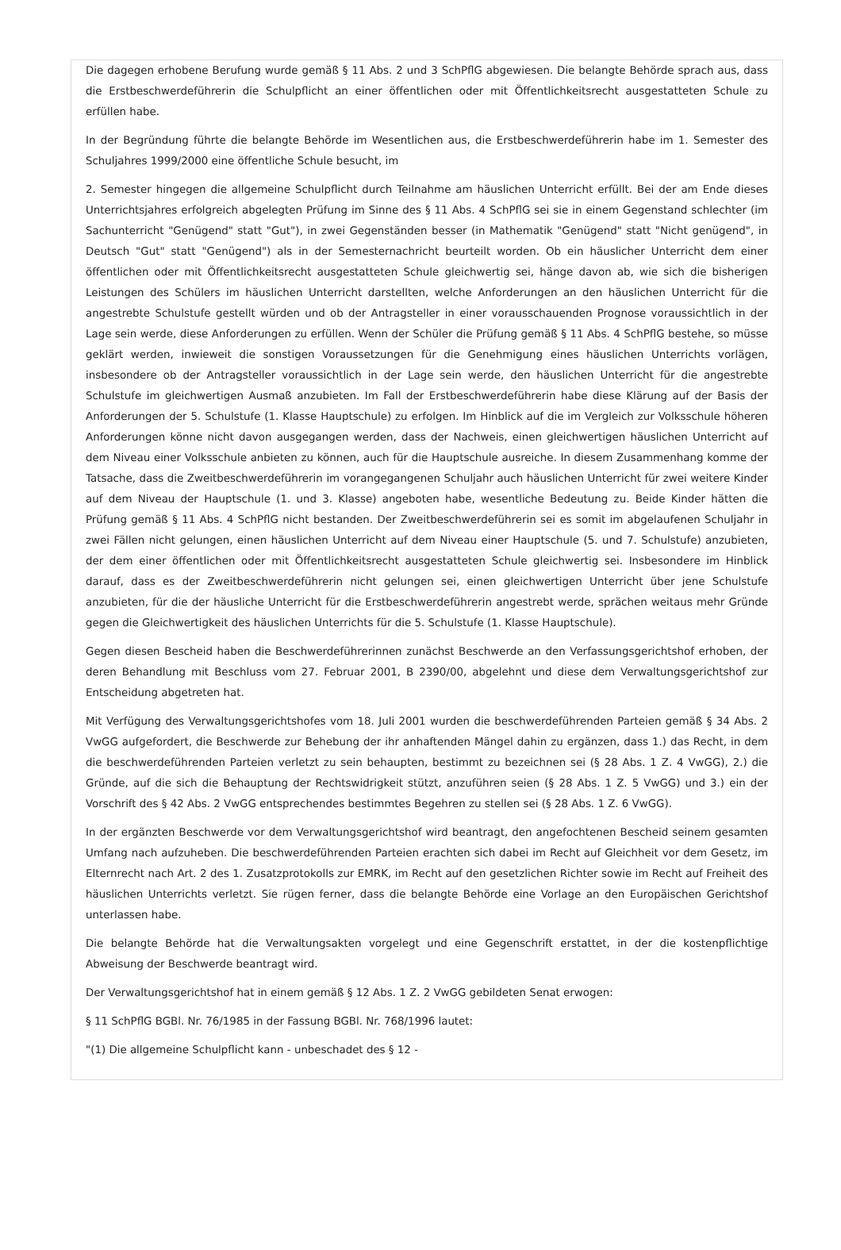Die dagegen erhobene Berufung wurde gemäß § 11 Abs. 2 und 3 SchPflG abgewiesen. Die belangte Behörde sprach aus, dass die Erstbeschwerdeführerin die Schulpflicht an einer öffentlichen oder mit Öffentlichkeitsrecht ausgestatteten Schule zu erfüllen habe.
In der Begründung führte die belangte Behörde im Wesentlichen aus, die Erstbeschwerdeführerin habe im 1. Semester des Schuljahres 1999/2000 eine öffentliche Schule besucht, im
2. Semester hingegen die allgemeine Schulpflicht durch Teilnahme am häuslichen Unterricht erfüllt. Bei der am Ende dieses Unterrichtsjahres erfolgreich abgelegten Prüfung im Sinne des § 11 Abs. 4 SchPflG sei sie in einem Gegenstand schlechter (im Sachunterricht "Genügend" statt "Gut"), in zwei Gegenständen besser (in Mathematik "Genügend" statt "Nicht genügend", in Deutsch "Gut" statt "Genügend") als in der Semesternachricht beurteilt worden. Ob ein häuslicher Unterricht dem einer öffentlichen oder mit Öffentlichkeitsrecht ausgestatteten Schule gleichwertig sei, hänge davon ab, wie sich die bisherigen Leistungen des Schülers im häuslichen Unterricht darstellten, welche Anforderungen an den häuslichen Unterricht für die angestrebte Schulstufe gestellt würden und ob der Antragsteller in einer vorausschauenden Prognose voraussichtlich in der Lage sein werde, diese Anforderungen zu erfüllen. Wenn der Schüler die Prüfung gemäß § 11 Abs. 4 SchPflG bestehe, so müsse geklärt werden, inwieweit die sonstigen Voraussetzungen für die Genehmigung eines häuslichen Unterrichts vorlägen, insbesondere ob der Antragsteller voraussichtlich in der Lage sein werde, den häuslichen Unterricht für die angestrebte Schulstufe im gleichwertigen Ausmaß anzubieten. Im Fall der Erstbeschwerdeführerin habe diese Klärung auf der Basis der Anforderungen der 5. Schulstufe (1. Klasse Hauptschule) zu erfolgen. Im Hinblick auf die im Vergleich zur Volksschule höheren Anforderungen könne nicht davon ausgegangen werden, dass der Nachweis, einen gleichwertigen häuslichen Unterricht auf dem Niveau einer Volksschule anbieten zu können, auch für die Hauptschule ausreiche. In diesem Zusammenhang komme der Tatsache, dass die Zweitbeschwerdeführerin im vorangegangenen Schuljahr auch häuslichen Unterricht für zwei weitere Kinder auf dem Niveau der Hauptschule (1. und 3. Klasse) angeboten habe, wesentliche Bedeutung zu. Beide Kinder hätten die Prüfung gemäß § 11 Abs. 4 SchPflG nicht bestanden. Der Zweitbeschwerdeführerin sei es somit im abgelaufenen Schuljahr in zwei Fällen nicht gelungen, einen häuslichen Unterricht auf dem Niveau einer Hauptschule (5. und 7. Schulstufe) anzubieten, der dem einer öffentlichen oder mit Öffentlichkeitsrecht ausgestatteten Schule gleichwertig sei. Insbesondere im Hinblick darauf, dass es der Zweitbeschwerdeführerin nicht gelungen sei, einen gleichwertigen Unterricht über jene Schulstufe anzubieten, für die der häusliche Unterricht für die Erstbeschwerdeführerin angestrebt werde, sprächen weitaus mehr Gründe gegen die Gleichwertigkeit des häuslichen Unterrichts für die 5. Schulstufe (1. Klasse Hauptschule).
Gegen diesen Bescheid haben die Beschwerdeführerinnen zunächst Beschwerde an den Verfassungsgerichtshof erhoben, der deren Behandlung mit Beschluss vom 27. Februar 2001, B 2390/00, abgelehnt und diese dem Verwaltungsgerichtshof zur Entscheidung abgetreten hat.
Mit Verfügung des Verwaltungsgerichtshofes vom 18. Juli 2001 wurden die beschwerdeführenden Parteien gemäß § 34 Abs. 2 VwGG aufgefordert, die Beschwerde zur Behebung der ihr anhaftenden Mängel dahin zu ergänzen, dass 1.) das Recht, in dem die beschwerdeführenden Parteien verletzt zu sein behaupten, bestimmt zu bezeichnen sei (§ 28 Abs. 1 Z. 4 VwGG), 2.) die Gründe, auf die sich die Behauptung der Rechtswidrigkeit stützt, anzuführen seien (§ 28 Abs. 1 Z. 5 VwGG) und 3.) ein der Vorschrift des § 42 Abs. 2 VwGG entsprechendes bestimmtes Begehren zu stellen sei (§ 28 Abs. 1 Z. 6 VwGG).
In der ergänzten Beschwerde vor dem Verwaltungsgerichtshof wird beantragt, den angefochtenen Bescheid seinem gesamten Umfang nach aufzuheben. Die beschwerdeführenden Parteien erachten sich dabei im Recht auf Gleichheit vor dem Gesetz, im Elternrecht nach Art. 2 des 1. Zusatzprotokolls zur EMRK, im Recht auf den gesetzlichen Richter sowie im Recht auf Freiheit des häuslichen Unterrichts verletzt. Sie rügen ferner, dass die belangte Behörde eine Vorlage an den Europäischen Gerichtshof unterlassen habe.
Die belangte Behörde hat die Verwaltungsakten vorgelegt und eine Gegenschrift erstattet, in der die kostenpflichtige Abweisung der Beschwerde beantragt wird.
Der Verwaltungsgerichtshof hat in einem gemäß § 12 Abs. 1 Z. 2 VwGG gebildeten Senat erwogen:
§ 11 SchPflG BGBl. Nr. 76/1985 in der Fassung BGBl. Nr. 768/1996 lautet:
"(1) Die allgemeine Schulpflicht kann - unbeschadet des § 12 -